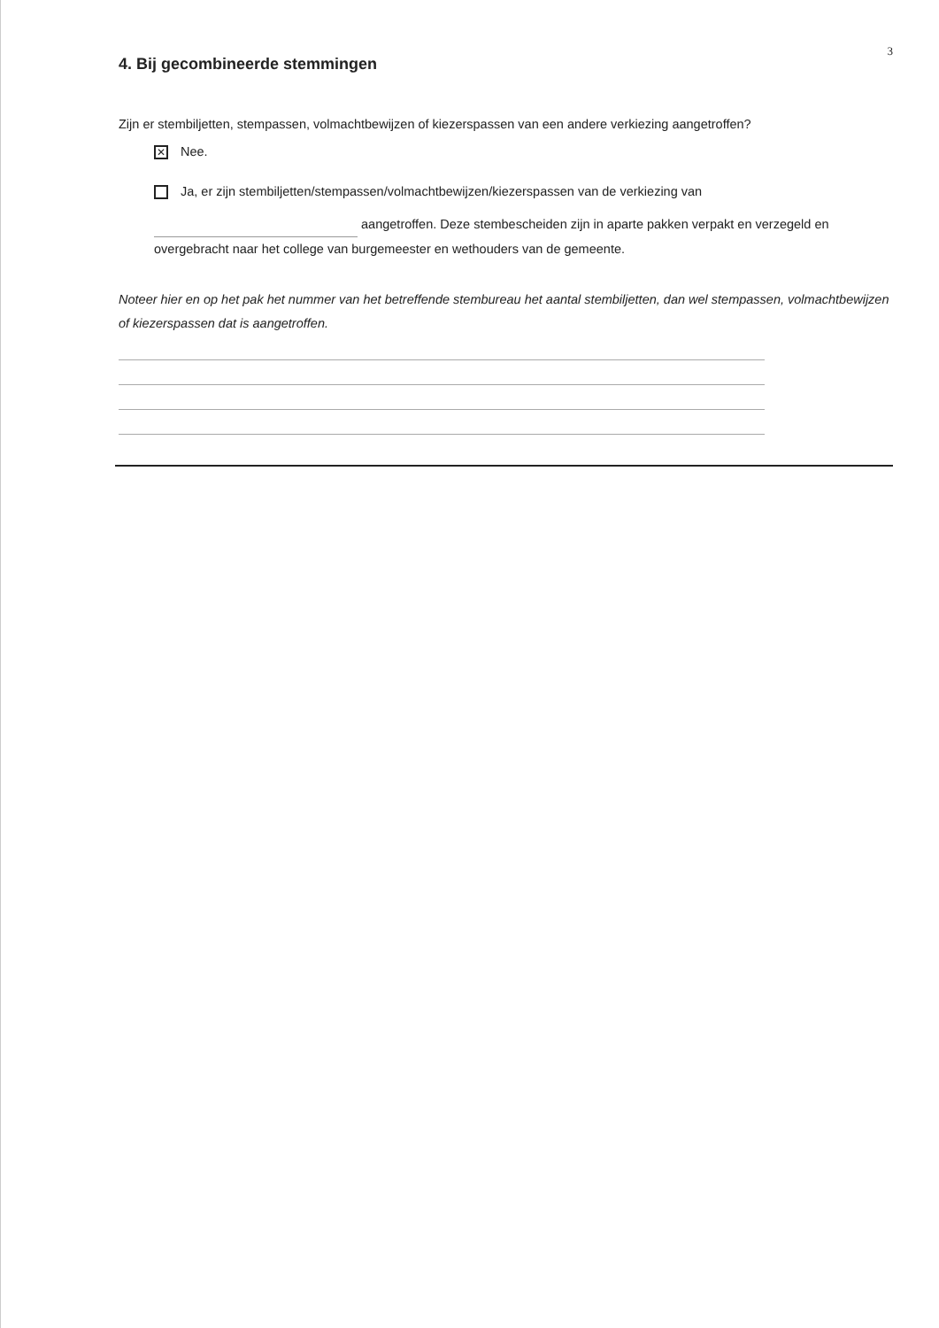3
4. Bij gecombineerde stemmingen
Zijn er stembiljetten, stempassen, volmachtbewijzen of kiezerspassen van een andere verkiezing aangetroffen?
✕
Nee.
Ja, er zijn stembiljetten/stempassen/volmachtbewijzen/kiezerspassen van de verkiezing van
aangetroffen. Deze stembescheiden zijn in aparte pakken verpakt en verzegeld en overgebracht naar het college van burgemeester en wethouders van de gemeente.
Noteer hier en op het pak het nummer van het betreffende stembureau het aantal stembiljetten, dan wel stempassen, volmachtbewijzen of kiezerspassen dat is aangetroffen.